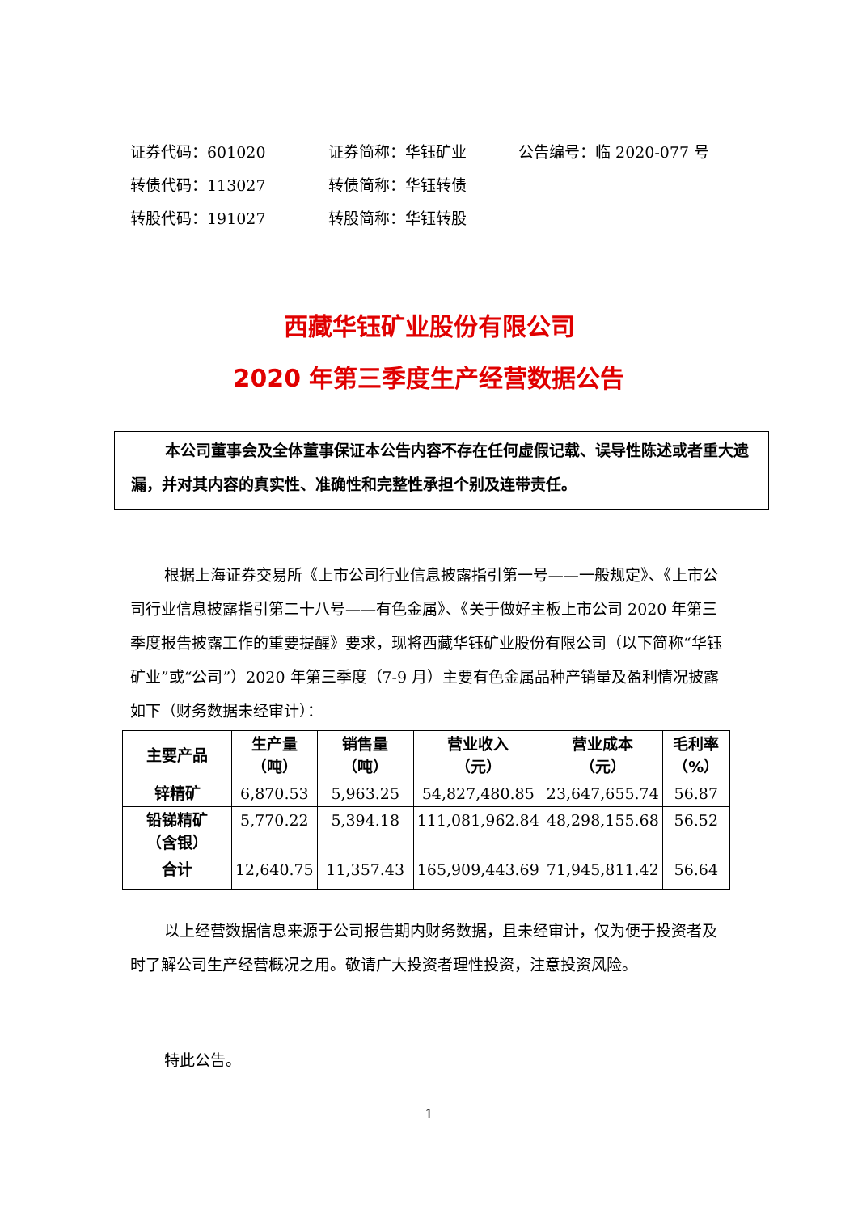证券代码：601020 证券简称：华钰矿业 公告编号：临 2020-077 号
转债代码：113027 转债简称：华钰转债
转股代码：191027 转股简称：华钰转股
西藏华钰矿业股份有限公司
2020 年第三季度生产经营数据公告
本公司董事会及全体董事保证本公告内容不存在任何虚假记载、误导性陈述或者重大遗漏，并对其内容的真实性、准确性和完整性承担个别及连带责任。
根据上海证券交易所《上市公司行业信息披露指引第一号——一般规定》、《上市公司行业信息披露指引第二十八号——有色金属》、《关于做好主板上市公司 2020 年第三季度报告披露工作的重要提醒》要求，现将西藏华钰矿业股份有限公司（以下简称“华钰矿业”或“公司”）2020 年第三季度（7-9 月）主要有色金属品种产销量及盈利情况披露如下（财务数据未经审计）：
| 主要产品 | 生产量 （吨） | 销售量 （吨） | 营业收入 （元） | 营业成本 （元） | 毛利率 （%） |
| --- | --- | --- | --- | --- | --- |
| 锌精矿 | 6,870.53 | 5,963.25 | 54,827,480.85 | 23,647,655.74 | 56.87 |
| 铅锑精矿 （含银） | 5,770.22 | 5,394.18 | 111,081,962.84 | 48,298,155.68 | 56.52 |
| 合计 | 12,640.75 | 11,357.43 | 165,909,443.69 | 71,945,811.42 | 56.64 |
以上经营数据信息来源于公司报告期内财务数据，且未经审计，仅为便于投资者及时了解公司生产经营概况之用。敬请广大投资者理性投资，注意投资风险。
特此公告。
1